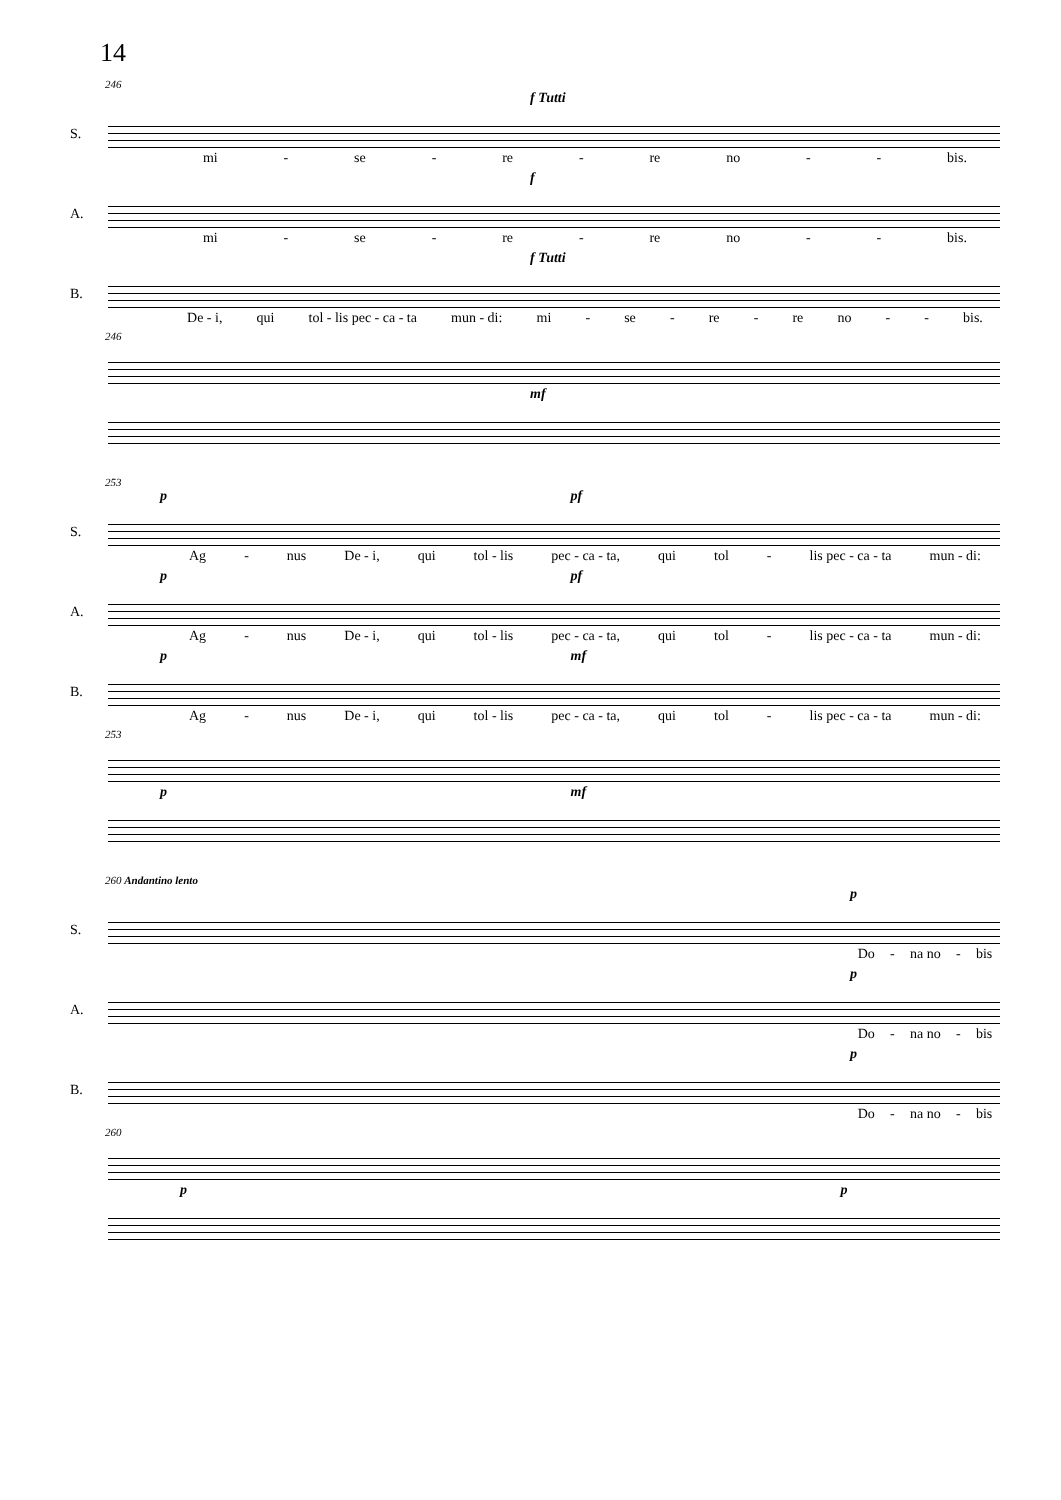14
246
f Tutti
S.
mi - se - re - re no - - bis.
f
A.
mi - se - re - re no - - bis.
f Tutti
B.
De - i, qui tol - lis pec - ca - ta mun - di: mi - se - re - re no - - bis.
246
mf
253
p pf
S.
Ag - nus De - i, qui tol - lis pec - ca - ta, qui tol - lis pec - ca - ta mun - di:
p pf
A.
Ag - nus De - i, qui tol - lis pec - ca - ta, qui tol - lis pec - ca - ta mun - di:
p mf
B.
Ag - nus De - i, qui tol - lis pec - ca - ta, qui tol - lis pec - ca - ta mun - di:
253
p mf
260 Andantino lento
p
S.
Do - na no - bis
p
A.
Do - na no - bis
p
B.
Do - na no - bis
260
p p